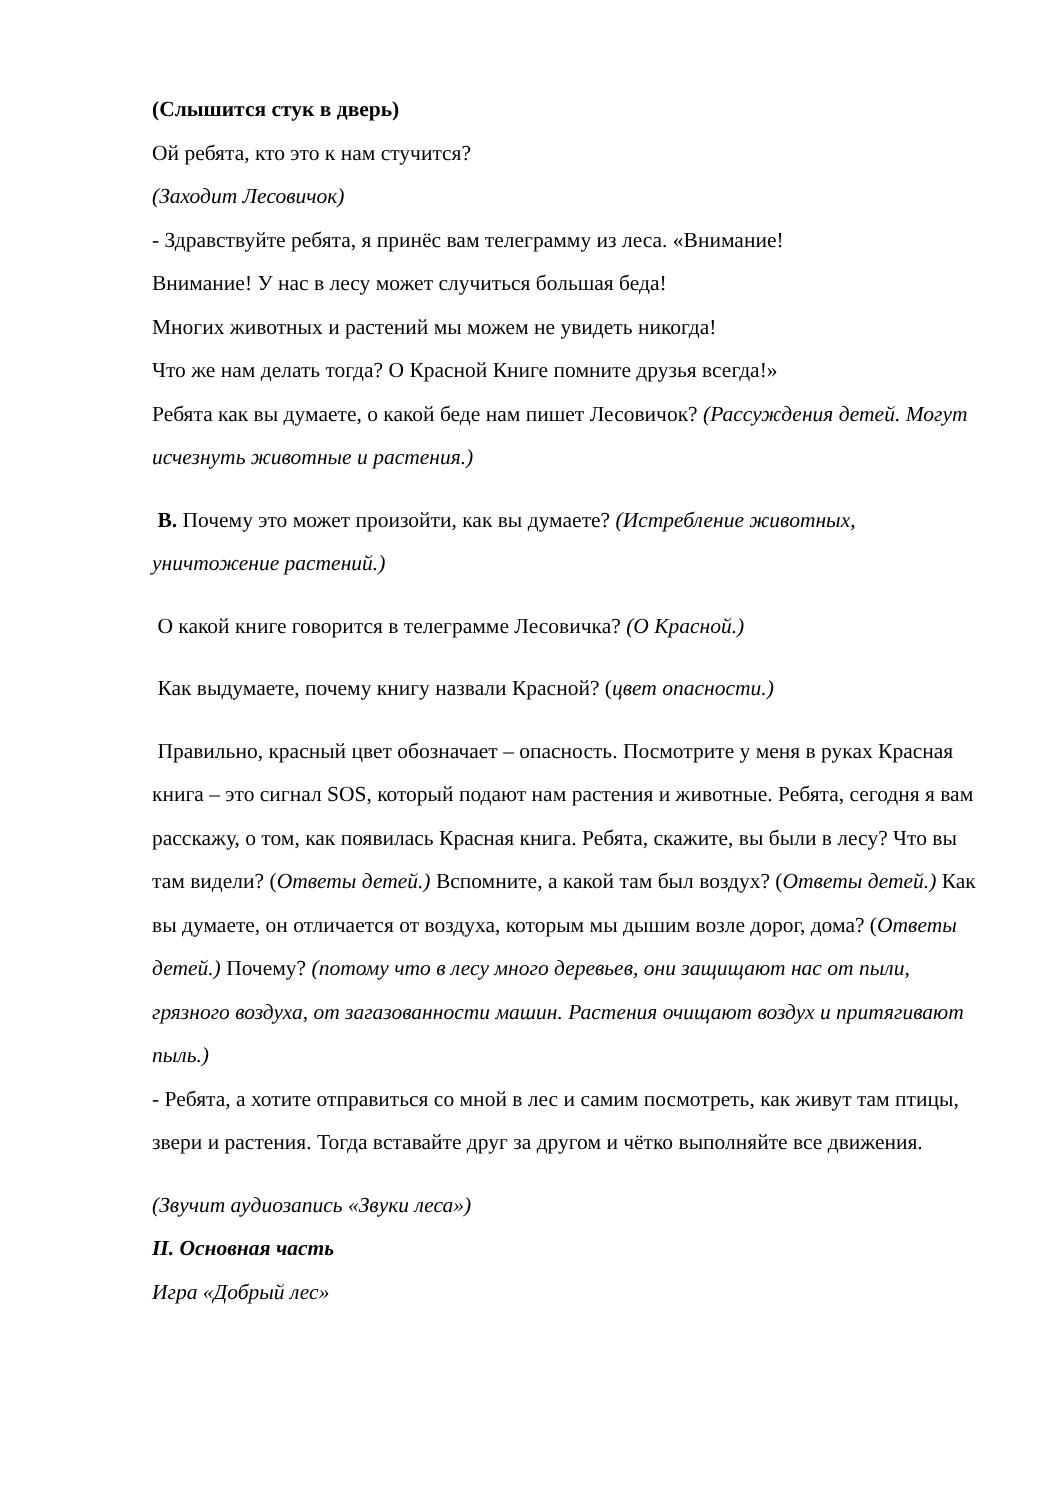(Слышится стук в дверь)
Ой ребята, кто это к нам стучится?
(Заходит Лесовичок)
- Здравствуйте ребята, я принёс вам телеграмму из леса. «Внимание!
Внимание! У нас в лесу может случиться большая беда!
Многих животных и растений мы можем не увидеть никогда!
Что же нам делать тогда? О Красной Книге помните друзья всегда!»
Ребята как вы думаете, о какой беде нам пишет Лесовичок? (Рассуждения детей. Могут исчезнуть животные и растения.)
В. Почему это может произойти, как вы думаете? (Истребление животных, уничтожение растений.)
О какой книге говорится в телеграмме Лесовичка? (О Красной.)
Как выдумаете, почему книгу назвали Красной? (цвет опасности.)
Правильно, красный цвет обозначает – опасность. Посмотрите у меня в руках Красная книга – это сигнал SOS, который подают нам растения и животные. Ребята, сегодня я вам расскажу, о том, как появилась Красная книга. Ребята, скажите, вы были в лесу? Что вы там видели? (Ответы детей.) Вспомните, а какой там был воздух? (Ответы детей.) Как вы думаете, он отличается от воздуха, которым мы дышим возле дорог, дома? (Ответы детей.) Почему? (потому что в лесу много деревьев, они защищают нас от пыли, грязного воздуха, от загазованности машин. Растения очищают воздух и притягивают пыль.)
- Ребята, а хотите отправиться со мной в лес и самим посмотреть, как живут там птицы, звери и растения. Тогда вставайте друг за другом и чётко выполняйте все движения.
(Звучит аудиозапись «Звуки леса»)
II. Основная часть
Игра «Добрый лес»